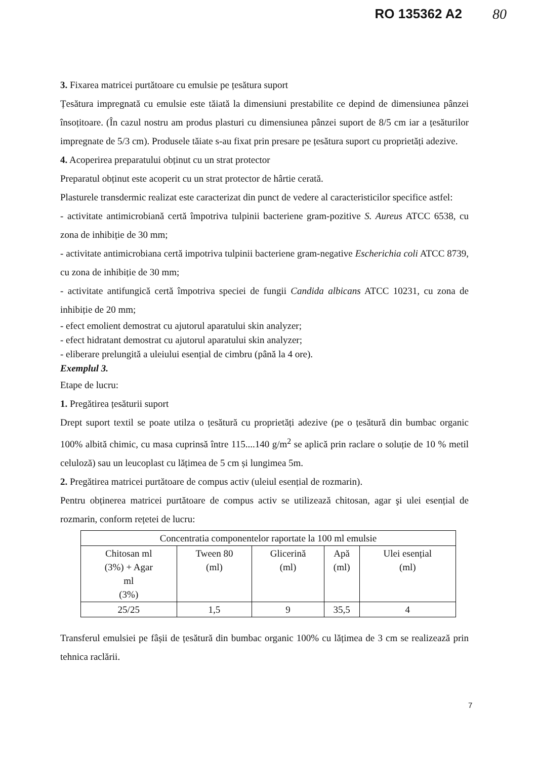RO 135362 A2 80
3. Fixarea matricei purtătoare cu emulsie pe țesătura suport
Țesătura impregnată cu emulsie este tăiată la dimensiuni prestabilite ce depind de dimensiunea pânzei însoțitoare. (În cazul nostru am produs plasturi cu dimensiunea pânzei suport de 8/5 cm iar a țesăturilor impregnate de 5/3 cm). Produsele tăiate s-au fixat prin presare pe țesătura suport cu proprietăți adezive.
4. Acoperirea preparatului obținut cu un strat protector
Preparatul obținut este acoperit cu un strat protector de hârtie cerată.
Plasturele transdermic realizat este caracterizat din punct de vedere al caracteristicilor specifice astfel:
- activitate antimicrobiană certă împotriva tulpinii bacteriene gram-pozitive S. Aureus ATCC 6538, cu zona de inhibiție de 30 mm;
- activitate antimicrobiana certă impotriva tulpinii bacteriene gram-negative Escherichia coli ATCC 8739, cu zona de inhibiție de 30 mm;
- activitate antifungică certă împotriva speciei de fungii Candida albicans ATCC 10231, cu zona de inhibiție de 20 mm;
- efect emolient demostrat cu ajutorul aparatului skin analyzer;
- efect hidratant demostrat cu ajutorul aparatului skin analyzer;
- eliberare prelungită a uleiului esențial de cimbru (până la 4 ore).
Exemplul 3.
Etape de lucru:
1. Pregătirea țesăturii suport
Drept suport textil se poate utilza o țesătură cu proprietăți adezive (pe o țesătură din bumbac organic 100% albită chimic, cu masa cuprinsă între 115....140 g/m<sup>2</sup> se aplică prin raclare o soluție de 10 % metil celuloză) sau un leucoplast cu lățimea de 5 cm și lungimea 5m.
2. Pregătirea matricei purtătoare de compus activ (uleiul esențial de rozmarin).
Pentru obținerea matricei purtătoare de compus activ se utilizează chitosan, agar şi ulei esențial de rozmarin, conform rețetei de lucru:
| Concentratia componentelor raportate la 100 ml emulsie | | | | |
| Chitosan ml (3%) + Agar ml (3%) | Tween 80 (ml) | Glicerină (ml) | Apă (ml) | Ulei esențial (ml) |
| 25/25 | 1,5 | 9 | 35,5 | 4 |
Transferul emulsiei pe fâșii de țesătură din bumbac organic 100% cu lățimea de 3 cm se realizează prin tehnica raclării.
7